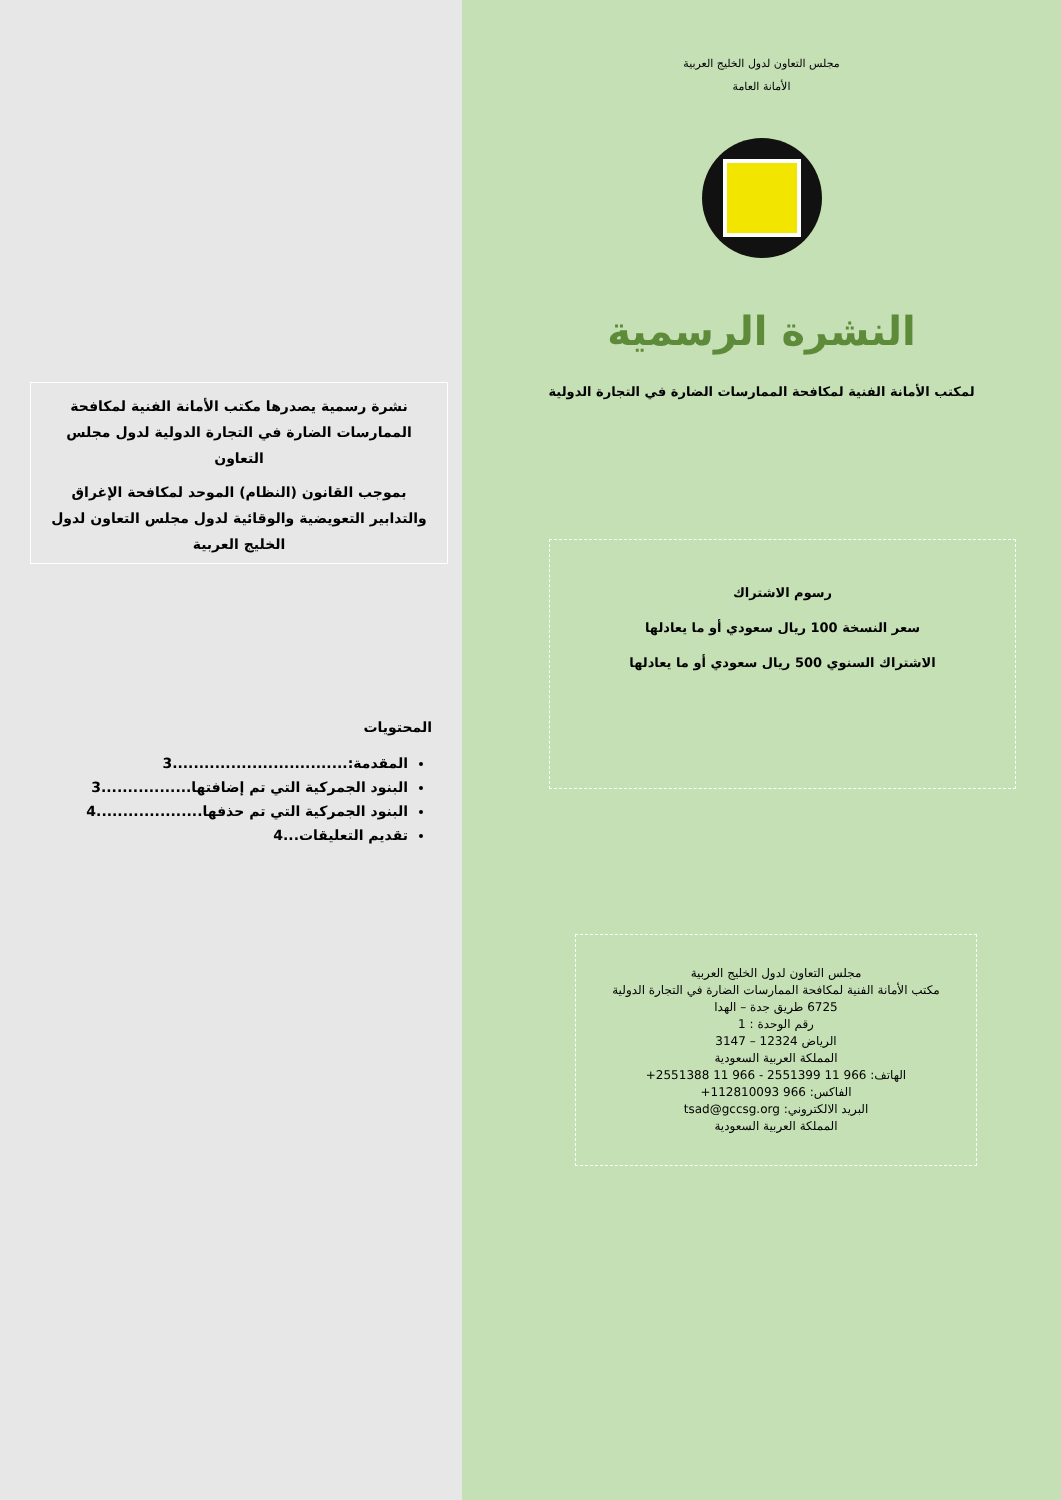مجلس التعاون لدول الخليج العربية
الأمانة العامة
النشرة الرسمية
لمكتب الأمانة الفنية لمكافحة الممارسات الضارة في التجارة الدولية
رسوم الاشتراك
سعر النسخة 100 ريال سعودي أو ما يعادلها
الاشتراك السنوي 500 ريال سعودي أو ما يعادلها
مجلس التعاون لدول الخليج العربية
مكتب الأمانة الفنية لمكافحة الممارسات الضارة في التجارة الدولية
6725 طريق جدة – الهدا
رقم الوحدة : 1
الرياض 12324 – 3147
المملكة العربية السعودية
الهاتف: 966 11 2551399 - 966 11 2551388+
الفاكس: 966 112810093+
البريد الالكتروني: tsad@gccsg.org
المملكة العربية السعودية
نشرة رسمية يصدرها مكتب الأمانة الفنية لمكافحة الممارسات الضارة في التجارة الدولية لدول مجلس التعاون
بموجب القانون (النظام) الموحد لمكافحة الإغراق والتدابير التعويضية والوقائية لدول مجلس التعاون لدول الخليج العربية
المحتويات
المقدمة:.................................3
البنود الجمركية التي تم إضافتها.................3
البنود الجمركية التي تم حذفها....................4
تقديم التعليقات...4